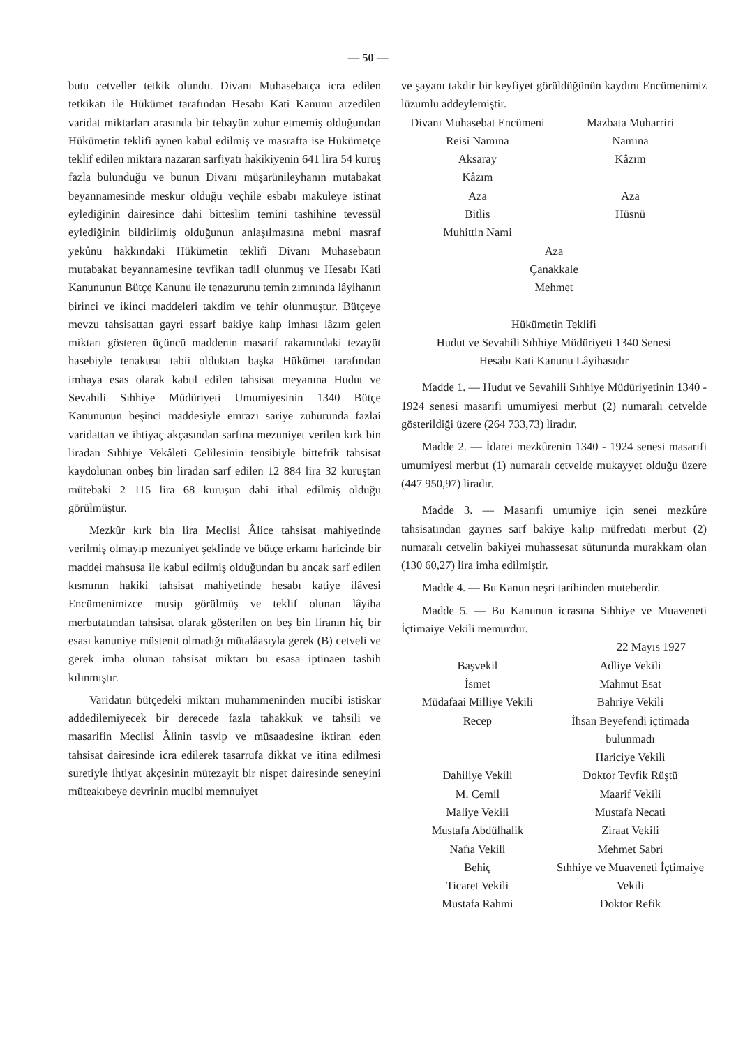— 50 —
butu cetveller tetkik olundu. Divanı Muhasebatça icra edilen tetkikatı ile Hükümet tarafından Hesabı Kati Kanunu arzedilen varidat miktarları arasında bir tebayün zuhur etmemiş olduğundan Hükümetin teklifi aynen kabul edilmiş ve masrafta ise Hükümetçe teklif edilen miktara nazaran sarfiyatı hakikiyenin 641 lira 54 kuruş fazla bulunduğu ve bunun Divanı müşarünileyhanın mutabakat beyannamesinde meskur olduğu veçhile esbabı makuleye istinat eylediğinin dairesince dahi bitteslim temini tashihine tevessül eylediğinin bildirilmiş olduğunun anlaşılmasına mebni masraf yekûnu hakkındaki Hükümetin teklifi Divanı Muhasebatın mutabakat beyannamesine tevfikan tadil olunmuş ve Hesabı Kati Kanununun Bütçe Kanunu ile tenazurunu temin zımnında lâyihanın birinci ve ikinci maddeleri takdim ve tehir olunmuştur. Bütçeye mevzu tahsisattan gayri essarf bakiye kalıp imhası lâzım gelen miktarı gösteren üçüncü maddenin masarif rakamındaki tezayüt hasebiyle tenakusu tabii olduktan başka Hükümet tarafından imhaya esas olarak kabul edilen tahsisat meyanına Hudut ve Sevahili Sıhhiye Müdüriyeti Umumiyesinin 1340 Bütçe Kanununun beşinci maddesiyle emrazı sariye zuhurunda fazlai varidattan ve ihtiyaç akçasından sarfına mezuniyet verilen kırk bin liradan Sıhhiye Vekâleti Celilesinin tensibiyle bittefrik tahsisat kaydolunan onbeş bin liradan sarf edilen 12 884 lira 32 kuruştan mütebaki 2 115 lira 68 kuruşun dahi ithal edilmiş olduğu görülmüştür.
Mezkûr kırk bin lira Meclisi Âlice tahsisat mahiyetinde verilmiş olmayıp mezuniyet şeklinde ve bütçe erkamı haricinde bir maddei mahsusa ile kabul edilmiş olduğundan bu ancak sarf edilen kısmının hakiki tahsisat mahiyetinde hesabı katiye ilâvesi Encümenimizce musip görülmüş ve teklif olunan lâyiha merbutatından tahsisat olarak gösterilen on beş bin liranın hiç bir esası kanuniye müstenit olmadığı mütalâasıyla gerek (B) cetveli ve gerek imha olunan tahsisat miktarı bu esasa iptinaen tashih kılınmıştır.
Varidatın bütçedeki miktarı muhammeninden mucibi istiskar addedilemiyecek bir derecede fazla tahakkuk ve tahsili ve masarifin Meclisi Âlinin tasvip ve müsaadesine iktiran eden tahsisat dairesinde icra edilerek tasarrufa dikkat ve itina edilmesi suretiyle ihtiyat akçesinin mütezayit bir nispet dairesinde seneyini müteakıbeye devrinin mucibi memnuiyet
ve şayanı takdir bir keyfiyet görüldüğünün kaydını Encümenimiz lüzumlu addeylemiştir.
Divanı Muhasebat Encümeni
Reisi Namına
Aksaray
Kâzım
Aza
Bitlis
Muhittin Nami
Mazbata Muharriri
Namına
Kâzım
Aza
Hüsnü
Aza
Çanakkale
Mehmet
Hükümetin Teklifi
Hudut ve Sevahili Sıhhiye Müdüriyeti 1340 Senesi
Hesabı Kati Kanunu Lâyihasıdır
Madde 1. — Hudut ve Sevahili Sıhhiye Müdüriyetinin 1340 - 1924 senesi masarıfi umumiyesi merbut (2) numaralı cetvelde gösterildiği üzere (264 733,73) liradır.
Madde 2. — İdarei mezkûrenin 1340 - 1924 senesi masarıfi umumiyesi merbut (1) numaralı cetvelde mukayyet olduğu üzere (447 950,97) liradır.
Madde 3. — Masarıfi umumiye için senei mezkûre tahsisatından gayrıes sarf bakiye kalıp müfredatı merbut (2) numaralı cetvelin bakiyei muhassesat sütununda murakkam olan (130 60,27) lira imha edilmiştir.
Madde 4. — Bu Kanun neşri tarihinden muteberdir.
Madde 5. — Bu Kanunun icrasına Sıhhiye ve Muaveneti İçtimaiye Vekili memurdur.
22 Mayıs 1927
Başvekil
İsmet
Müdafaai Milliye Vekili
Recep
Dahiliye Vekili
M. Cemil
Maliye Vekili
Mustafa Abdülhalik
Nafıa Vekili
Behiç
Ticaret Vekili
Mustafa Rahmi
Adliye Vekili
Mahmut Esat
Bahriye Vekili
İhsan Beyefendi içtimada bulunmadı
Hariciye Vekili
Doktor Tevfik Rüştü
Maarif Vekili
Mustafa Necati
Ziraat Vekili
Mehmet Sabri
Sıhhiye ve Muaveneti İçtimaiye Vekili
Doktor Refik